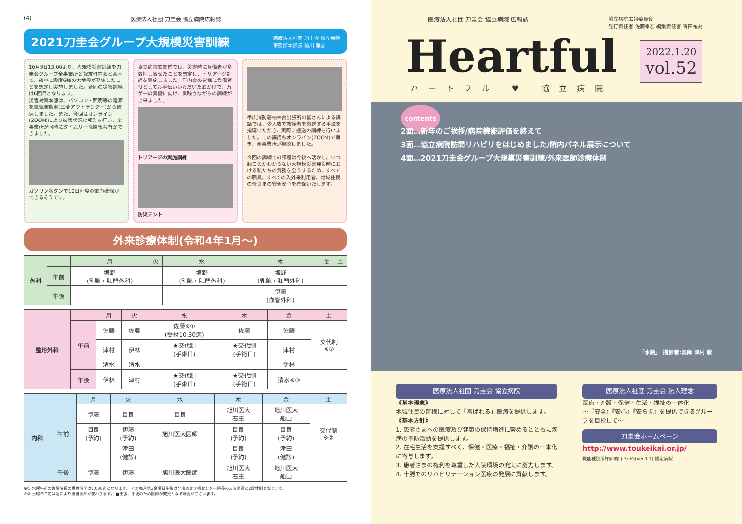(4) 医療法人社団 刀圭会 協立病院広報誌
2021刀圭会グループ大規模災害訓練 医療法人社団 刀圭会 協立病院
事務部本部長 前川 雅志
10月9日13:00より、大規模災害訓練を刀圭会グループ全事業所と報友町内会と合同で、夜中に震度6強の大地震が発生したことを想定し実施しました。合同の災害訓練は6回目となります。
災害対策本部は、パソコン・照明等の電源を電気自動車(三菱アウトランダー)から確保しました。また、今回はオンライン(ZOOM)により被害状況の報告を行い、全事業所が同時にタイムリーな情報共有ができました。
ガソリン満タンで10日程度の電力確保ができるそうです。
協立病院玄関前では、災害時に負傷者が多数押し寄せたことを想定し、トリアージ訓練を実施しました。町内会の皆様に負傷者役としてお手伝いいただいたおかげで、万が一の実働に向け、実践さながらの訓練が出来ました。
トリアージの実施訓練
防災テント
帯広消防署柏林台出張所の皆さんによる講話では、少人数で救護者を搬送する手法を指導いただき、実際に搬送の訓練を行いました。この講話もオンライン(ZOOM)で繋ぎ、全事業所が視聴しました。
今回の訓練での課題は今後へ活かし、いつ起こるかわからない大規模災害発災時における私たちの責務を全うするため、すべての職員、すべての入外来利用者、地域住民の皆さまの安全安心を確保いたします。
外来診療体制(令和4年1月〜)
| 外科 | | 月 | 火 | 水 | 木 | 金 | 土 |
| --- | --- | --- | --- | --- | --- | --- | --- |
| | 午前 | 塩野 (乳腺・肛門外科) | | 塩野 (乳腺・肛門外科) | 塩野 (乳腺・肛門外科) | | |
| | 午後 | | | | 伊藤 (血管外科) | | |
| 整形外科 | | 月 | 火 | 水 | 木 | 金 | 土 |
| --- | --- | --- | --- | --- | --- | --- | --- |
| | 午前 | 佐藤 | 佐藤 | 佐藤※① (受付10:30迄) | 佐藤 | 佐藤 | 交代制 ※② |
| | | 津村 | 伊林 | ★交代制 (手術日) | ★交代制 (手術日) | 津村 | |
| | | 清水 | 清水 | | | 伊林 | |
| | 午後 | 伊林 | 津村 | ★交代制 (手術日) | ★交代制 (手術日) | 清水※③ | |
| 内科 | | 月 | 火 | 水 | 木 | 金 | 土 |
| --- | --- | --- | --- | --- | --- | --- | --- |
| | 午前 | 伊藤 | 目良 | 目良 | 旭川医大 石王 | 旭川医大 船山 | 交代制 ※② |
| | | 目良 (予約) | 伊藤 (予約) | 旭川医大医師 | 目良 (予約) | 目良 (予約) | |
| | | | 津田 (健診) | | 目良 (予約) | 津田 (健診) | |
| | 午後 | 伊藤 | 伊藤 | 旭川医大医師 | 旭川医大 石王 | 旭川医大 船山 | |
※① 水曜午前の佐藤院長の受付時間は10:30迄となります。 ※③ 毎月第3金曜日午後は北海道せき損センター院長の三浪医師と2診体制となります。
※② 土曜日午前は週により担当医師が変わります。 ■出張、手術のため医師が変更となる場合がございます。
医療法人社団 刀圭会 協立病院 広報誌 協立病院広報委員会
発行責任者:佐藤幸宏 編集責任者:青田祐史
Heartful
ハートフル ♥ 協立病院
2022.1.20
vol.52
contents
2面…新年のご挨拶/病院機能評価を終えて
3面…協立病院訪問リハビリをはじめました/院内パネル展示について
4面…2021刀圭会グループ大規模災害訓練/外来医師診療体制
「水鏡」 撮影者:医師 津村 敬
医療法人社団 刀圭会 協立病院
《基本理念》
地域住民の皆様に対して「喜ばれる」医療を提供します。
《基本方針》
1. 患者さまへの医療及び健康の保持増進に努めるとともに疾病の予防活動を提供します。
2. 在宅生活を支援すべく、保健・医療・福祉・介護の一本化に寄与します。
3. 患者さまの権利を尊重した入院環境の充実に努力します。
4. 十勝でのリハビリテーション医療の発展に貢献します。
医療法人社団 刀圭会 法人理念
医療・介護・保健・生活・福祉の一体化
〜『安全』『安心』『安らぎ』を提供できるグループを目指して〜
刀圭会ホームページ
http://www.toukeikai.or.jp/
機能種別版評価項目 3rdG(Ver.1.1) 認定病院